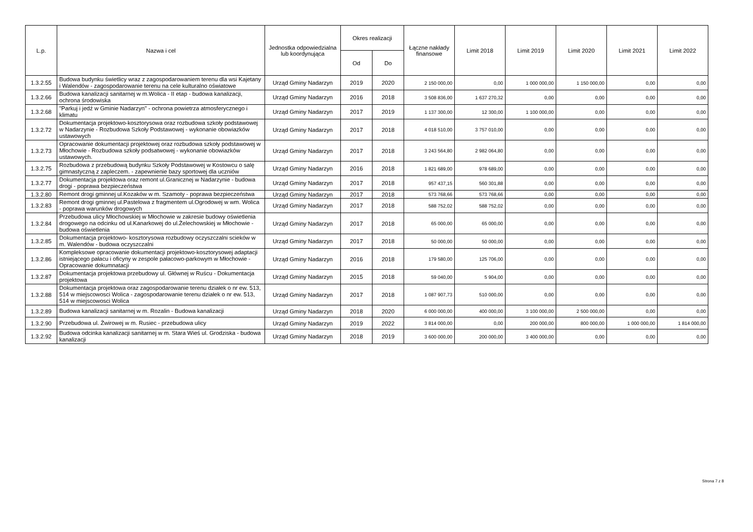| L.p. | Nazwa i cel | Jednostka odpowiedzialna lub koordynująca | Okres realizacji | | Łączne nakłady finansowe | Limit 2018 | Limit 2019 | Limit 2020 | Limit 2021 | Limit 2022 |
| --- | --- | --- | --- | --- | --- | --- | --- | --- | --- | --- |
| | | | Od | Do | | | | | | |
| 1.3.2.55 | Budowa budynku świetlicy wraz z zagospodarowaniem terenu dla wsi Kajetany i Walendów - zagospodarowanie terenu na cele kulturalno oświatowe | Urząd Gminy Nadarzyn | 2019 | 2020 | 2 150 000,00 | 0,00 | 1 000 000,00 | 1 150 000,00 | 0,00 | 0,00 |
| 1.3.2.66 | Budowa kanalizacji sanitarnej w m.Wolica - II etap - budowa kanalizacji, ochrona środowiska | Urząd Gminy Nadarzyn | 2016 | 2018 | 3 508 836,00 | 1 637 270,32 | 0,00 | 0,00 | 0,00 | 0,00 |
| 1.3.2.68 | "Parkuj i jedź w Gminie Nadarzyn" - ochrona powietrza atmosferycznego i klimatu | Urząd Gminy Nadarzyn | 2017 | 2019 | 1 137 300,00 | 12 300,00 | 1 100 000,00 | 0,00 | 0,00 | 0,00 |
| 1.3.2.72 | Dokumentacja projektowo-kosztorysowa oraz rozbudowa szkoły podstawowej w Nadarzynie - Rozbudowa Szkoły Podstawowej - wykonanie obowiazków ustawowych | Urząd Gminy Nadarzyn | 2017 | 2018 | 4 018 510,00 | 3 757 010,00 | 0,00 | 0,00 | 0,00 | 0,00 |
| 1.3.2.73 | Opracowanie dokumentacji projektowej oraz rozbudowa szkoły podstawowej w Młochowie - Rozbudowa szkoły podsatwowej - wykonanie obowiazków ustawowych. | Urząd Gminy Nadarzyn | 2017 | 2018 | 3 243 564,80 | 2 982 064,80 | 0,00 | 0,00 | 0,00 | 0,00 |
| 1.3.2.75 | Rozbudowa z przebudową budynku Szkoły Podstawowej w Kostowcu o salę gimnastyczną z zapleczem. - zapewnienie bazy sportowej dla uczniów | Urząd Gminy Nadarzyn | 2016 | 2018 | 1 821 689,00 | 978 689,00 | 0,00 | 0,00 | 0,00 | 0,00 |
| 1.3.2.77 | Dokumentacja projektowa oraz remont ul.Granicznej w Nadarzynie - budowa drogi - poprawa bezpieczeństwa | Urząd Gminy Nadarzyn | 2017 | 2018 | 957 437,15 | 560 301,88 | 0,00 | 0,00 | 0,00 | 0,00 |
| 1.3.2.80 | Remont drogi gminnej ul.Kozaków w m. Szamoty - poprawa bezpieczeństwa | Urząd Gminy Nadarzyn | 2017 | 2018 | 573 768,66 | 573 768,66 | 0,00 | 0,00 | 0,00 | 0,00 |
| 1.3.2.83 | Remont drogi gminnej ul.Pastelowa z fragmentem ul.Ogrodowej w wm. Wolica - poprawa warunków drogowych | Urząd Gminy Nadarzyn | 2017 | 2018 | 588 752,02 | 588 752,02 | 0,00 | 0,00 | 0,00 | 0,00 |
| 1.3.2.84 | Przebudowa ulicy Młochowskiej w Młochowie w zakresie budowy oświetlenia drogowego na odcinku od ul.Kanarkowej do ul.Żelechowskiej w Młochowie - budowa oświetlenia | Urząd Gminy Nadarzyn | 2017 | 2018 | 65 000,00 | 65 000,00 | 0,00 | 0,00 | 0,00 | 0,00 |
| 1.3.2.85 | Dokumentacja projektowo- kosztorysowa rozbudowy oczyszczalni scieków w m. Walendów - budowa oczyszczalni | Urząd Gminy Nadarzyn | 2017 | 2018 | 50 000,00 | 50 000,00 | 0,00 | 0,00 | 0,00 | 0,00 |
| 1.3.2.86 | Kompleksowe opracowanie dokumentacji projektowo-kosztorysowej adaptacji istniejącego pałacu i oficyny w zespole pałacowo-parkowym w Młochowie - Opracowanie dokumnatacji | Urząd Gminy Nadarzyn | 2016 | 2018 | 179 580,00 | 125 706,00 | 0,00 | 0,00 | 0,00 | 0,00 |
| 1.3.2.87 | Dokumentacja projektowa przebudowy ul. Głównej w Ruścu - Dokumentacja projektowa | Urząd Gminy Nadarzyn | 2015 | 2018 | 59 040,00 | 5 904,00 | 0,00 | 0,00 | 0,00 | 0,00 |
| 1.3.2.88 | Dokumentacja projektowa oraz zagospodarowanie terenu działek o nr ew. 513, 514 w miejscowosci Wolica - zagospodarowanie terenu działek o nr ew. 513, 514 w miejscowosci Wolica | Urząd Gminy Nadarzyn | 2017 | 2018 | 1 087 907,73 | 510 000,00 | 0,00 | 0,00 | 0,00 | 0,00 |
| 1.3.2.89 | Budowa kanalizacji sanitarnej w m. Rozalin - Budowa kanalizacji | Urząd Gminy Nadarzyn | 2018 | 2020 | 6 000 000,00 | 400 000,00 | 3 100 000,00 | 2 500 000,00 | 0,00 | 0,00 |
| 1.3.2.90 | Przebudowa ul. Żwirowej w m. Rusiec - przebudowa ulicy | Urząd Gminy Nadarzyn | 2019 | 2022 | 3 814 000,00 | 0,00 | 200 000,00 | 800 000,00 | 1 000 000,00 | 1 814 000,00 |
| 1.3.2.92 | Budowa odcinka kanalizacji sanitarnej w m. Stara Wieś ul. Grodziska - budowa kanalizacji | Urząd Gminy Nadarzyn | 2018 | 2019 | 3 600 000,00 | 200 000,00 | 3 400 000,00 | 0,00 | 0,00 | 0,00 |
Strona 7 z 8